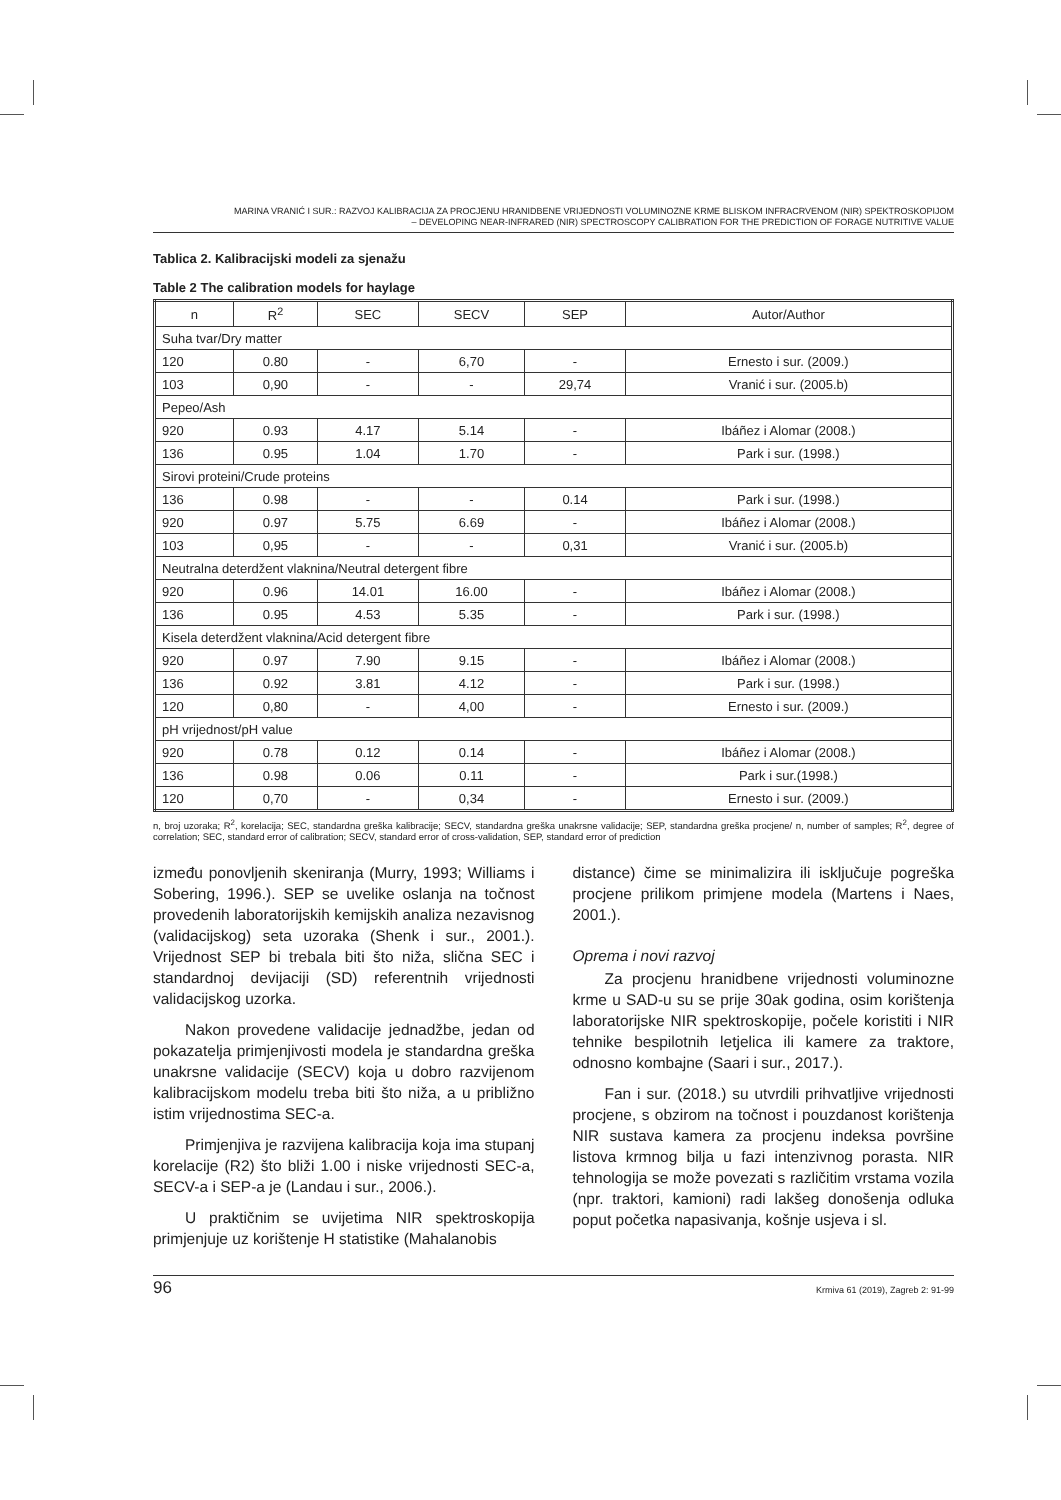MARINA VRANIĆ I SUR.: RAZVOJ KALIBRACIJA ZA PROCJENU HRANIDBENE VRIJEDNOSTI VOLUMINOZNE KRME BLISKOM INFRACRVENOM (NIR) SPEKTROSKOPIJOM
– DEVELOPING NEAR-INFRARED (NIR) SPECTROSCOPY CALIBRATION FOR THE PREDICTION OF FORAGE NUTRITIVE VALUE
Tablica 2. Kalibracijski modeli za sjenažu
Table 2 The calibration models for haylage
| n | R<sup>2</sup> | SEC | SECV | SEP | Autor/Author |
| --- | --- | --- | --- | --- | --- |
| Suha tvar/Dry matter | | | | | |
| 120 | 0.80 | - | 6,70 | - | Ernesto i sur. (2009.) |
| 103 | 0,90 | - | - | 29,74 | Vranić i sur. (2005.b) |
| Pepeo/Ash | | | | | |
| 920 | 0.93 | 4.17 | 5.14 | - | Ibáñez i Alomar (2008.) |
| 136 | 0.95 | 1.04 | 1.70 | - | Park i sur. (1998.) |
| Sirovi proteini/Crude proteins | | | | | |
| 136 | 0.98 | - | - | 0.14 | Park i sur. (1998.) |
| 920 | 0.97 | 5.75 | 6.69 | - | Ibáñez i Alomar (2008.) |
| 103 | 0,95 | - | - | 0,31 | Vranić i sur. (2005.b) |
| Neutralna deterdžent vlaknina/Neutral detergent fibre | | | | | |
| 920 | 0.96 | 14.01 | 16.00 | - | Ibáñez i Alomar (2008.) |
| 136 | 0.95 | 4.53 | 5.35 | - | Park i sur. (1998.) |
| Kisela deterdžent vlaknina/Acid detergent fibre | | | | | |
| 920 | 0.97 | 7.90 | 9.15 | - | Ibáñez i Alomar (2008.) |
| 136 | 0.92 | 3.81 | 4.12 | - | Park i sur. (1998.) |
| 120 | 0,80 | - | 4,00 | - | Ernesto i sur. (2009.) |
| pH vrijednost/pH value | | | | | |
| 920 | 0.78 | 0.12 | 0.14 | - | Ibáñez i Alomar (2008.) |
| 136 | 0.98 | 0.06 | 0.11 | - | Park i sur.(1998.) |
| 120 | 0,70 | - | 0,34 | - | Ernesto i sur. (2009.) |
n, broj uzoraka; R<sup>2</sup>, korelacija; SEC, standardna greška kalibracije; SECV, standardna greška unakrsne validacije; SEP, standardna greška procjene/ n, number of samples; R<sup>2</sup>, degree of correlation; SEC, standard error of calibration; SECV, standard error of cross-validation, SEP, standard error of prediction
između ponovljenih skeniranja (Murry, 1993; Williams i Sobering, 1996.). SEP se uvelike oslanja na točnost provedenih laboratorijskih kemijskih analiza nezavisnog (validacijskog) seta uzoraka (Shenk i sur., 2001.). Vrijednost SEP bi trebala biti što niža, slična SEC i standardnoj devijaciji (SD) referentnih vrijednosti validacijskog uzorka.
Nakon provedene validacije jednadžbe, jedan od pokazatelja primjenjivosti modela je standardna greška unakrsne validacije (SECV) koja u dobro razvijenom kalibracijskom modelu treba biti što niža, a u približno istim vrijednostima SEC-a.
Primjenjiva je razvijena kalibracija koja ima stupanj korelacije (R2) što bliži 1.00 i niske vrijednosti SEC-a, SECV-a i SEP-a je (Landau i sur., 2006.).
U praktičnim se uvijetima NIR spektroskopija primjenjuje uz korištenje H statistike (Mahalanobis
distance) čime se minimalizira ili isključuje pogreška procjene prilikom primjene modela (Martens i Naes, 2001.).
Oprema i novi razvoj
Za procjenu hranidbene vrijednosti voluminozne krme u SAD-u su se prije 30ak godina, osim korištenja laboratorijske NIR spektroskopije, počele koristiti i NIR tehnike bespilotnih letjelica ili kamere za traktore, odnosno kombajne (Saari i sur., 2017.).
Fan i sur. (2018.) su utvrdili prihvatljive vrijednosti procjene, s obzirom na točnost i pouzdanost korištenja NIR sustava kamera za procjenu indeksa površine listova krmnog bilja u fazi intenzivnog porasta. NIR tehnologija se može povezati s različitim vrstama vozila (npr. traktori, kamioni) radi lakšeg donošenja odluka poput početka napasivanja, košnje usjeva i sl.
96 Krmiva 61 (2019), Zagreb 2: 91-99